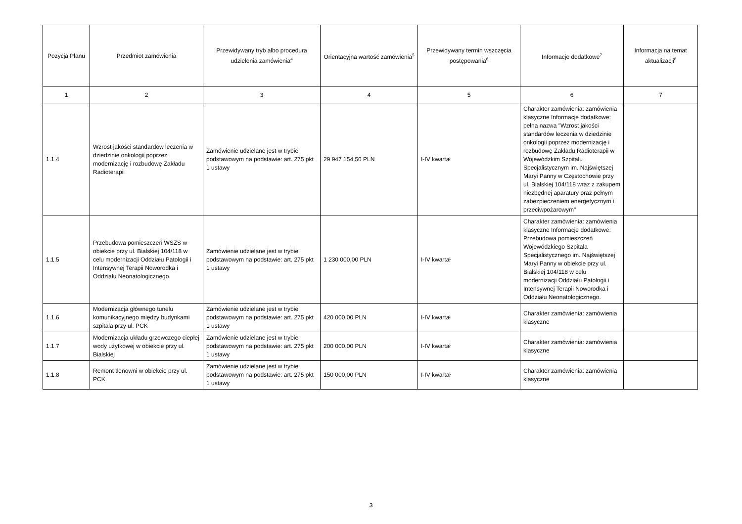| Pozycja Planu | Przedmiot zamówienia | Przewidywany tryb albo procedura udzielenia zamówienia<sup>4</sup> | Orientacyjna wartość zamówienia<sup>5</sup> | Przewidywany termin wszczęcia postępowania<sup>6</sup> | Informacje dodatkowe<sup>7</sup> | Informacja na temat aktualizacji<sup>8</sup> |
| --- | --- | --- | --- | --- | --- | --- |
| 1 | 2 | 3 | 4 | 5 | 6 | 7 |
| 1.1.4 | Wzrost jakości standardów leczenia w dziedzinie onkologii poprzez modernizację i rozbudowę Zakładu Radioterapii | Zamówienie udzielane jest w trybie podstawowym na podstawie: art. 275 pkt 1 ustawy | 29 947 154,50 PLN | I-IV kwartał | Charakter zamówienia: zamówienia klasyczne Informacje dodatkowe: pełna nazwa "Wzrost jakości standardów leczenia w dziedzinie onkologii poprzez modernizację i rozbudowę Zakładu Radioterapii w Wojewódzkim Szpitalu Specjalistycznym im. Najświętszej Maryi Panny w Częstochowie przy ul. Bialskiej 104/118 wraz z zakupem niezbędnej aparatury oraz pełnym zabezpieczeniem energetycznym i przeciwpożarowym" | |
| 1.1.5 | Przebudowa pomieszczeń WSZS w obiekcie przy ul. Bialskiej 104/118 w celu modernizacji Oddziału Patologii i Intensywnej Terapii Noworodka i Oddziału Neonatologicznego. | Zamówienie udzielane jest w trybie podstawowym na podstawie: art. 275 pkt 1 ustawy | 1 230 000,00 PLN | I-IV kwartał | Charakter zamówienia: zamówienia klasyczne Informacje dodatkowe: Przebudowa pomieszczeń Wojewódzkiego Szpitala Specjalistycznego im. Najświętszej Maryi Panny w obiekcie przy ul. Bialskiej 104/118 w celu modernizacji Oddziału Patologii i Intensywnej Terapii Noworodka i Oddziału Neonatologicznego. | |
| 1.1.6 | Modernizacja głównego tunelu komunikacyjnego między budynkami szpitala przy ul. PCK | Zamówienie udzielane jest w trybie podstawowym na podstawie: art. 275 pkt 1 ustawy | 420 000,00 PLN | I-IV kwartał | Charakter zamówienia: zamówienia klasyczne | |
| 1.1.7 | Modernizacja układu grzewczego ciepłej wody użytkowej w obiekcie przy ul. Bialskiej | Zamówienie udzielane jest w trybie podstawowym na podstawie: art. 275 pkt 1 ustawy | 200 000,00 PLN | I-IV kwartał | Charakter zamówienia: zamówienia klasyczne | |
| 1.1.8 | Remont tlenowni w obiekcie przy ul. PCK | Zamówienie udzielane jest w trybie podstawowym na podstawie: art. 275 pkt 1 ustawy | 150 000,00 PLN | I-IV kwartał | Charakter zamówienia: zamówienia klasyczne | |
3